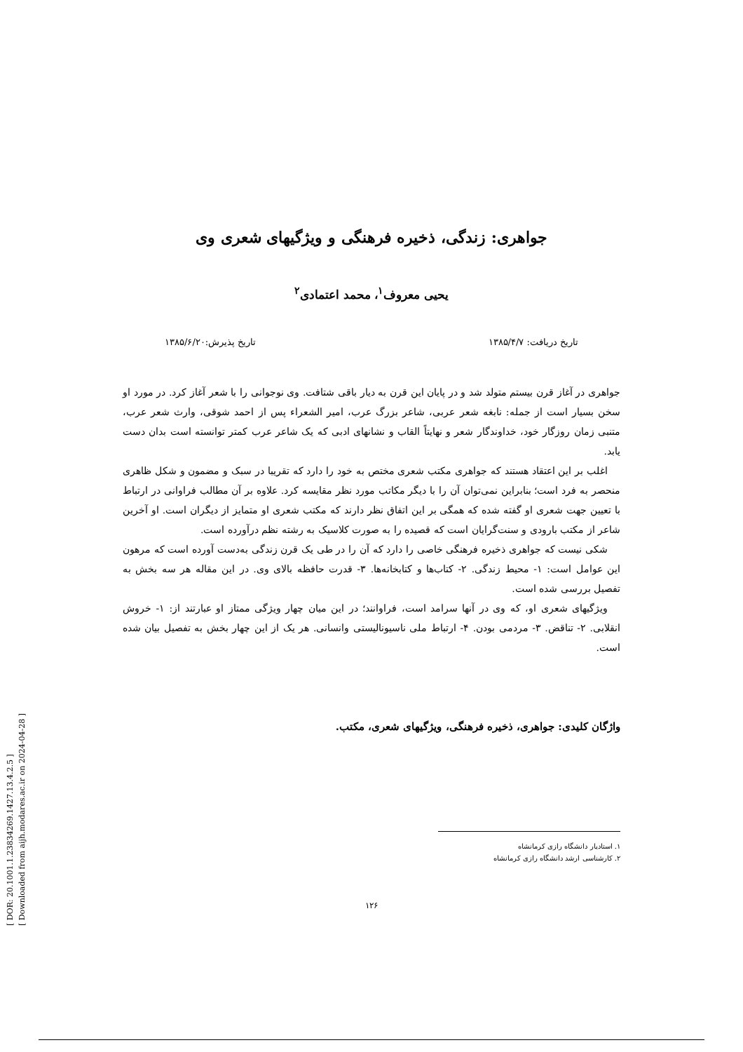[ DOR: 20.1001.1.23834269.1427.13.4.2.5 ]
[ Downloaded from aijh.modares.ac.ir on 2024-04-28 ]
جواهری: زندگی، ذخیره فرهنگی و ویژگیهای شعری وی
یحیی معروف<sup>۱</sup>، محمد اعتمادی<sup>۲</sup>
تاریخ دریافت: ۱۳۸۵/۴/۷ تاریخ پذیرش:۱۳۸۵/۶/۲۰
جواهری در آغاز قرن بیستم متولد شد و در پایان این قرن به دیار باقی شتافت. وی نوجوانی را با شعر آغاز کرد. در مورد او سخن بسیار است از جمله: نابغه شعر عربی، شاعر بزرگ عرب، امیر الشعراء پس از احمد شوقی، وارث شعر عرب، متنبی زمان روزگار خود، خداوندگار شعر و نهایتاً القاب و نشانهای ادبی که یک شاعر عرب کمتر توانسته است بدان دست یابد.
اغلب بر این اعتقاد هستند که جواهری مکتب شعری مختص به خود را دارد که تقریبا در سبک و مضمون و شکل ظاهری منحصر به فرد است؛ بنابراین نمی‌توان آن را با دیگر مکاتب مورد نظر مقایسه کرد. علاوه بر آن مطالب فراوانی در ارتباط با تعیین جهت شعری او گفته شده که همگی بر این اتفاق نظر دارند که مکتب شعری او متمایز از دیگران است. او آخرین شاعر از مکتب بارودی و سنت‌گرایان است که قصیده را به صورت کلاسیک به رشته نظم درآورده است.
شکی نیست که جواهری ذخیره فرهنگی خاصی را دارد که آن را در طی یک قرن زندگی به‌دست آورده است که مرهون این عوامل است: ۱- محیط زندگی. ۲- کتاب‌ها و کتابخانه‌ها. ۳- قدرت حافظه بالای وی. در این مقاله هر سه بخش به تفصیل بررسی شده است.
ویژگیهای شعری او، که وی در آنها سرامد است، فراوانند؛ در این میان چهار ویژگی ممتاز او عبارتند از: ۱- خروش انقلابی. ۲- تناقض. ۳- مردمی بودن. ۴- ارتباط ملی ناسیونالیستی وانسانی. هر یک از این چهار بخش به تفصیل بیان شده است.
واژگان کلیدی: جواهری، ذخیره فرهنگی، ویژگیهای شعری، مکتب.
۱. استادیار دانشگاه رازی کرمانشاه
۲. کارشناسی ارشد دانشگاه رازی کرمانشاه
۱۲۶